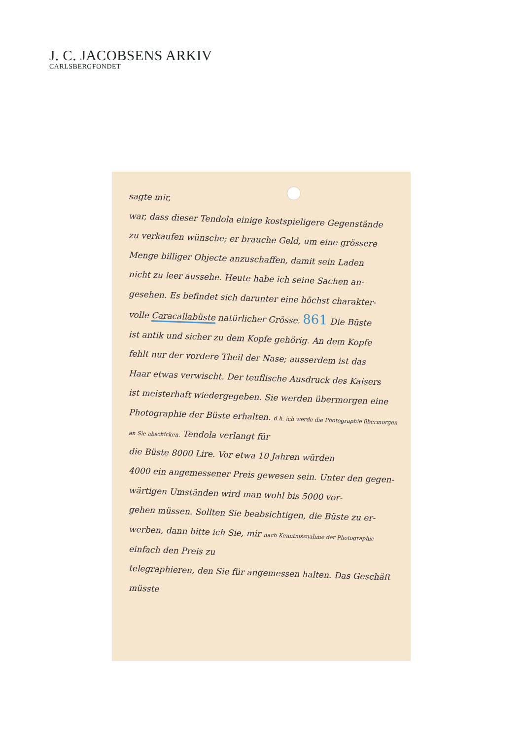J. C. JACOBSENS ARKIV
CARLSBERGFONDET
sagte mir,
war, dass dieser Tendola einige kostspieligere Gegenstände
zu verkaufen wünsche; er brauche Geld, um eine grössere
Menge billiger Objecte anzuschaffen, damit sein Laden
nicht zu leer aussehe. Heute habe ich seine Sachen an-
gesehen. Es befindet sich darunter eine höchst charakter-
volle Caracallabüste natürlicher Grösse. 861 Die Büste
ist antik und sicher zu dem Kopfe gehörig. An dem Kopfe
fehlt nur der vordere Theil der Nase; ausserdem ist das
Haar etwas verwischt. Der teuflische Ausdruck des Kaisers
ist meisterhaft wiedergegeben. Sie werden übermorgen eine
Photographie der Büste erhalten. d.h. ich werde die Photographie übermorgen an Sie abschicken. Tendola verlangt für
die Büste 8000 Lire. Vor etwa 10 Jahren würden
4000 ein angemessener Preis gewesen sein. Unter den gegen-
wärtigen Umständen wird man wohl bis 5000 vor-
gehen müssen. Sollten Sie beabsichtigen, die Büste zu er-
werben, dann bitte ich Sie, mir nach Kenntnissnahme der Photographie einfach den Preis zu
telegraphieren, den Sie für angemessen halten. Das Geschäft müsste